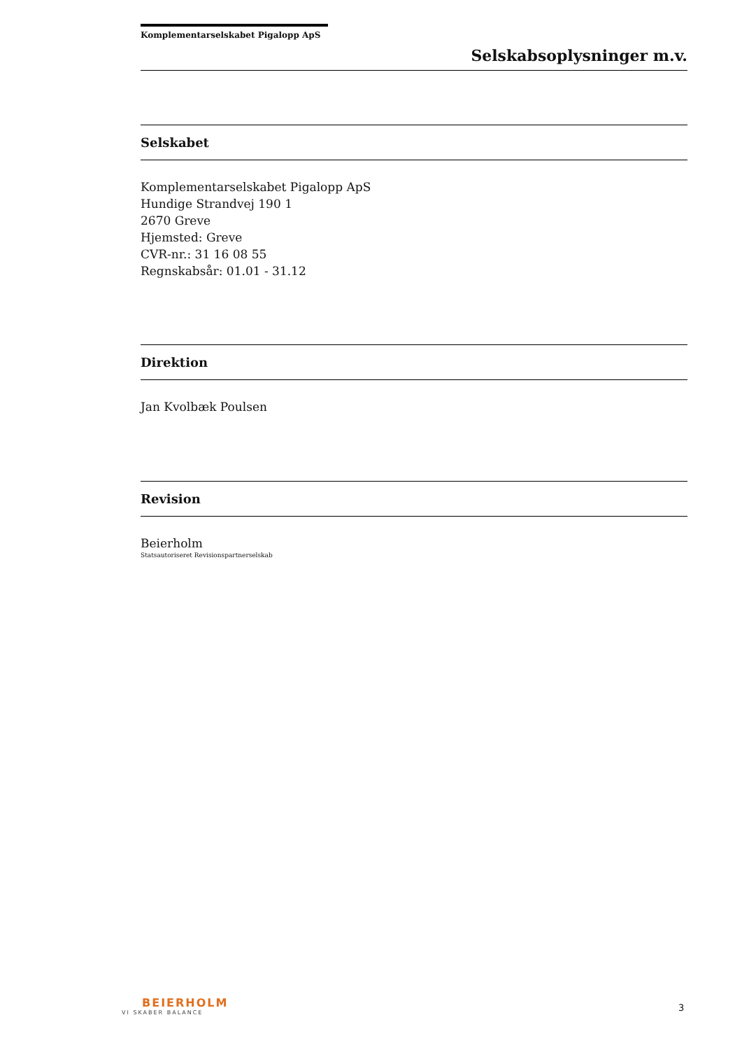Komplementarselskabet Pigalopp ApS
Selskabsoplysninger m.v.
Selskabet
Komplementarselskabet Pigalopp ApS
Hundige Strandvej 190 1
2670 Greve
Hjemsted: Greve
CVR-nr.: 31 16 08 55
Regnskabsår: 01.01 - 31.12
Direktion
Jan Kvolbæk Poulsen
Revision
Beierholm
Statsautoriseret Revisionspartnerselskab
BEIERHOLM
VI SKABER BALANCE
3